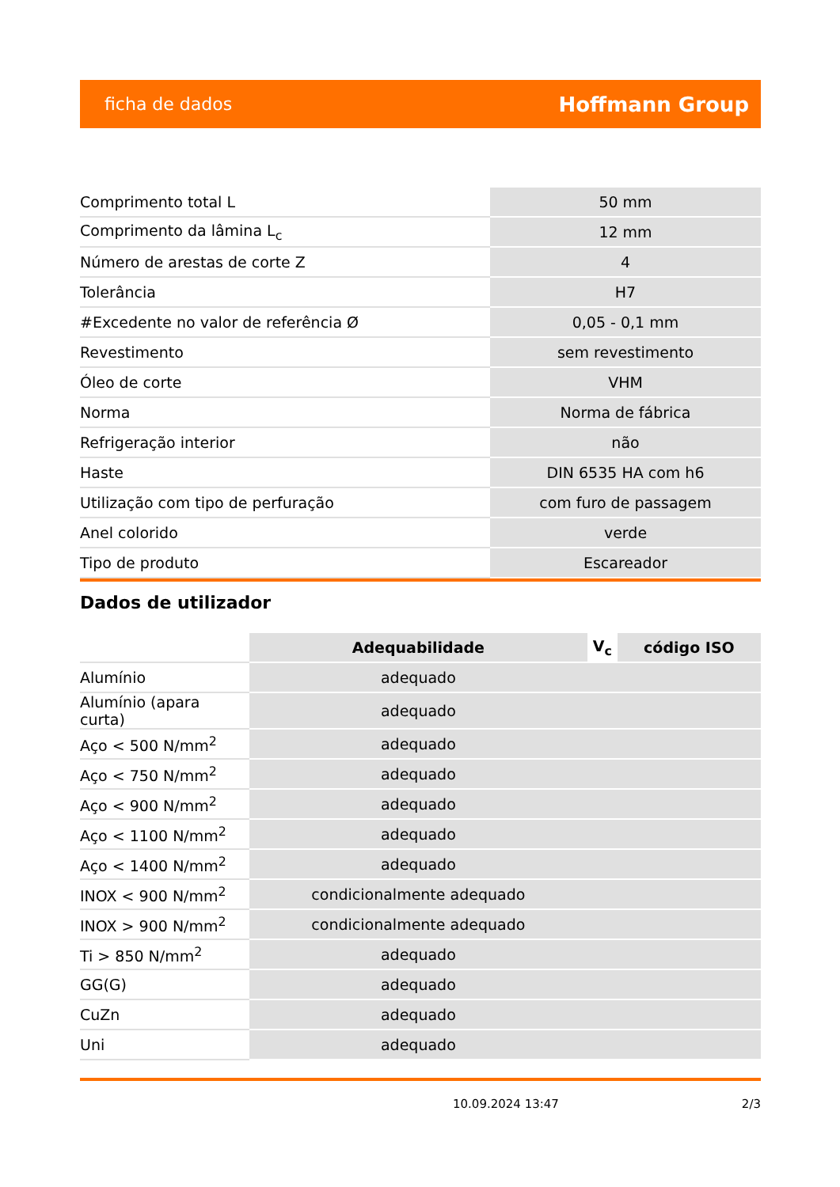ficha de dados Hoffmann Group
| Comprimento total L | 50 mm |
| Comprimento da lâmina L<sub>c</sub> | 12 mm |
| Número de arestas de corte Z | 4 |
| Tolerância | H7 |
| #Excedente no valor de referência Ø | 0,05 - 0,1 mm |
| Revestimento | sem revestimento |
| Óleo de corte | VHM |
| Norma | Norma de fábrica |
| Refrigeração interior | não |
| Haste | DIN 6535 HA com h6 |
| Utilização com tipo de perfuração | com furo de passagem |
| Anel colorido | verde |
| Tipo de produto | Escareador |
Dados de utilizador
| | Adequabilidade | V<sub>c</sub> | código ISO |
| --- | --- | --- | --- |
| Alumínio | adequado | | |
| Alumínio (apara curta) | adequado | | |
| Aço < 500 N/mm<sup>2</sup> | adequado | | |
| Aço < 750 N/mm<sup>2</sup> | adequado | | |
| Aço < 900 N/mm<sup>2</sup> | adequado | | |
| Aço < 1100 N/mm<sup>2</sup> | adequado | | |
| Aço < 1400 N/mm<sup>2</sup> | adequado | | |
| INOX < 900 N/mm<sup>2</sup> | condicionalmente adequado | | |
| INOX > 900 N/mm<sup>2</sup> | condicionalmente adequado | | |
| Ti > 850 N/mm<sup>2</sup> | adequado | | |
| GG(G) | adequado | | |
| CuZn | adequado | | |
| Uni | adequado | | |
10.09.2024 13:47 2/3